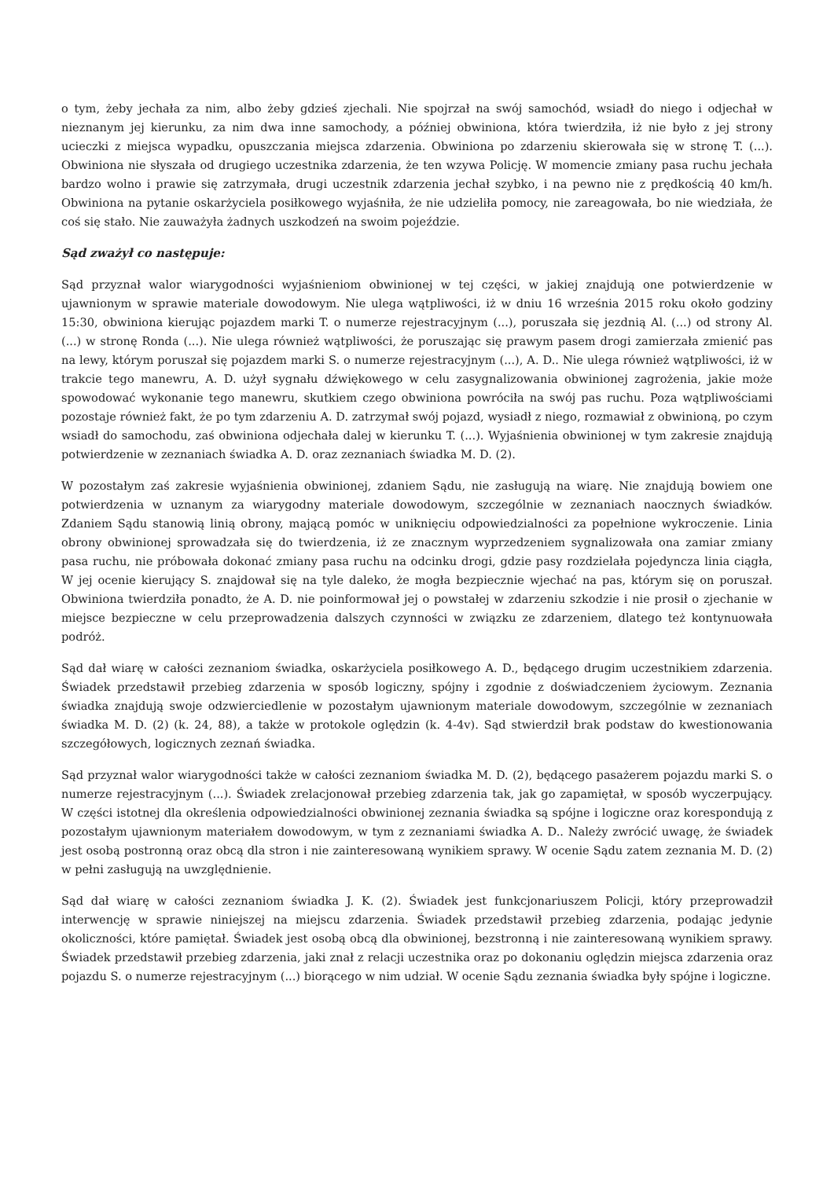o tym, żeby jechała za nim, albo żeby gdzieś zjechali. Nie spojrzał na swój samochód, wsiadł do niego i odjechał w nieznanym jej kierunku, za nim dwa inne samochody, a później obwiniona, która twierdziła, iż nie było z jej strony ucieczki z miejsca wypadku, opuszczania miejsca zdarzenia. Obwiniona po zdarzeniu skierowała się w stronę T. (...). Obwiniona nie słyszała od drugiego uczestnika zdarzenia, że ten wzywa Policję. W momencie zmiany pasa ruchu jechała bardzo wolno i prawie się zatrzymała, drugi uczestnik zdarzenia jechał szybko, i na pewno nie z prędkością 40 km/h. Obwiniona na pytanie oskarżyciela posiłkowego wyjaśniła, że nie udzieliła pomocy, nie zareagowała, bo nie wiedziała, że coś się stało. Nie zauważyła żadnych uszkodzeń na swoim pojeździe.
Sąd zważył co następuje:
Sąd przyznał walor wiarygodności wyjaśnieniom obwinionej w tej części, w jakiej znajdują one potwierdzenie w ujawnionym w sprawie materiale dowodowym. Nie ulega wątpliwości, iż w dniu 16 września 2015 roku około godziny 15:30, obwiniona kierując pojazdem marki T. o numerze rejestracyjnym (...), poruszała się jezdnią Al. (...) od strony Al. (...) w stronę Ronda (...). Nie ulega również wątpliwości, że poruszając się prawym pasem drogi zamierzała zmienić pas na lewy, którym poruszał się pojazdem marki S. o numerze rejestracyjnym (...), A. D.. Nie ulega również wątpliwości, iż w trakcie tego manewru, A. D. użył sygnału dźwiękowego w celu zasygnalizowania obwinionej zagrożenia, jakie może spowodować wykonanie tego manewru, skutkiem czego obwiniona powróciła na swój pas ruchu. Poza wątpliwościami pozostaje również fakt, że po tym zdarzeniu A. D. zatrzymał swój pojazd, wysiadł z niego, rozmawiał z obwinioną, po czym wsiadł do samochodu, zaś obwiniona odjechała dalej w kierunku T. (...). Wyjaśnienia obwinionej w tym zakresie znajdują potwierdzenie w zeznaniach świadka A. D. oraz zeznaniach świadka M. D. (2).
W pozostałym zaś zakresie wyjaśnienia obwinionej, zdaniem Sądu, nie zasługują na wiarę. Nie znajdują bowiem one potwierdzenia w uznanym za wiarygodny materiale dowodowym, szczególnie w zeznaniach naocznych świadków. Zdaniem Sądu stanowią linią obrony, mającą pomóc w uniknięciu odpowiedzialności za popełnione wykroczenie. Linia obrony obwinionej sprowadzała się do twierdzenia, iż ze znacznym wyprzedzeniem sygnalizowała ona zamiar zmiany pasa ruchu, nie próbowała dokonać zmiany pasa ruchu na odcinku drogi, gdzie pasy rozdzielała pojedyncza linia ciągła, W jej ocenie kierujący S. znajdował się na tyle daleko, że mogła bezpiecznie wjechać na pas, którym się on poruszał. Obwiniona twierdziła ponadto, że A. D. nie poinformował jej o powstałej w zdarzeniu szkodzie i nie prosił o zjechanie w miejsce bezpieczne w celu przeprowadzenia dalszych czynności w związku ze zdarzeniem, dlatego też kontynuowała podróż.
Sąd dał wiarę w całości zeznaniom świadka, oskarżyciela posiłkowego A. D., będącego drugim uczestnikiem zdarzenia. Świadek przedstawił przebieg zdarzenia w sposób logiczny, spójny i zgodnie z doświadczeniem życiowym. Zeznania świadka znajdują swoje odzwierciedlenie w pozostałym ujawnionym materiale dowodowym, szczególnie w zeznaniach świadka M. D. (2) (k. 24, 88), a także w protokole oględzin (k. 4-4v). Sąd stwierdził brak podstaw do kwestionowania szczegółowych, logicznych zeznań świadka.
Sąd przyznał walor wiarygodności także w całości zeznaniom świadka M. D. (2), będącego pasażerem pojazdu marki S. o numerze rejestracyjnym (...). Świadek zrelacjonował przebieg zdarzenia tak, jak go zapamiętał, w sposób wyczerpujący. W części istotnej dla określenia odpowiedzialności obwinionej zeznania świadka są spójne i logiczne oraz korespondują z pozostałym ujawnionym materiałem dowodowym, w tym z zeznaniami świadka A. D.. Należy zwrócić uwagę, że świadek jest osobą postronną oraz obcą dla stron i nie zainteresowaną wynikiem sprawy. W ocenie Sądu zatem zeznania M. D. (2) w pełni zasługują na uwzględnienie.
Sąd dał wiarę w całości zeznaniom świadka J. K. (2). Świadek jest funkcjonariuszem Policji, który przeprowadził interwencję w sprawie niniejszej na miejscu zdarzenia. Świadek przedstawił przebieg zdarzenia, podając jedynie okoliczności, które pamiętał. Świadek jest osobą obcą dla obwinionej, bezstronną i nie zainteresowaną wynikiem sprawy. Świadek przedstawił przebieg zdarzenia, jaki znał z relacji uczestnika oraz po dokonaniu oględzin miejsca zdarzenia oraz pojazdu S. o numerze rejestracyjnym (...) biorącego w nim udział. W ocenie Sądu zeznania świadka były spójne i logiczne.